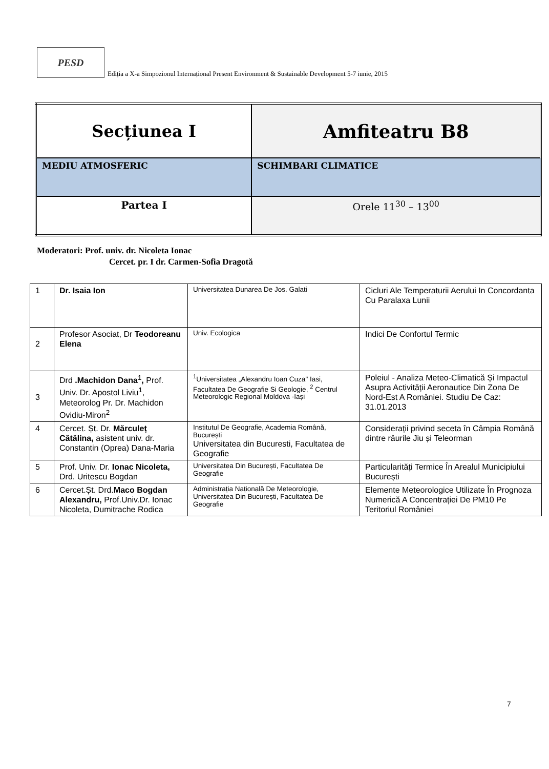PESD
Ediția a X-a Simpozionul Internațional Present Environment & Sustainable Development 5-7 iunie, 2015
| Secțiunea I | Amfiteatru B8 |
| MEDIU ATMOSFERIC | SCHIMBARI CLIMATICE |
| Partea I | Orele 11<sup>30</sup> – 13<sup>00</sup> |
Moderatori: Prof. univ. dr. Nicoleta Ionac
Cercet. pr. I dr. Carmen-Sofia Dragotă
| 1 | Dr. Isaia Ion | Universitatea Dunarea De Jos. Galati | Cicluri Ale Temperaturii Aerului In Concordanta Cu Paralaxa Lunii |
| 2 | Profesor Asociat, Dr Teodoreanu Elena | Univ. Ecologica | Indici De Confortul Termic |
| 3 | Drd .Machidon Dana<sup>1</sup> , Prof. Univ. Dr. Apostol Liviu<sup>1</sup>, Meteorolog Pr. Dr. Machidon Ovidiu-Miron<sup>2</sup> | <sup>1</sup> Universitatea „Alexandru Ioan Cuza" Iasi, Facultatea De Geografie Si Geologie, <sup>2</sup> Centrul Meteorologic Regional Moldova -Iași | Poleiul - Analiza Meteo-Climatică Și Impactul Asupra Activității Aeronautice Din Zona De Nord-Est A României. Studiu De Caz: 31.01.2013 |
| 4 | Cercet. Șt. Dr. Mărculeț Cătălina, asistent univ. dr. Constantin (Oprea) Dana-Maria | Institutul De Geografie, Academia Română, București Universitatea din Bucuresti, Facultatea de Geografie | Considerații privind seceta în Câmpia Română dintre râurile Jiu și Teleorman |
| 5 | Prof. Univ. Dr. Ionac Nicoleta, Drd. Uritescu Bogdan | Universitatea Din București, Facultatea De Geografie | Particularități Termice În Arealul Municipiului București |
| 6 | Cercet.Șt. Drd. Maco Bogdan Alexandru, Prof.Univ.Dr. Ionac Nicoleta, Dumitrache Rodica | Administrația Națională De Meteorologie, Universitatea Din București, Facultatea De Geografie | Elemente Meteorologice Utilizate În Prognoza Numerică A Concentrației De PM10 Pe Teritoriul României |
7